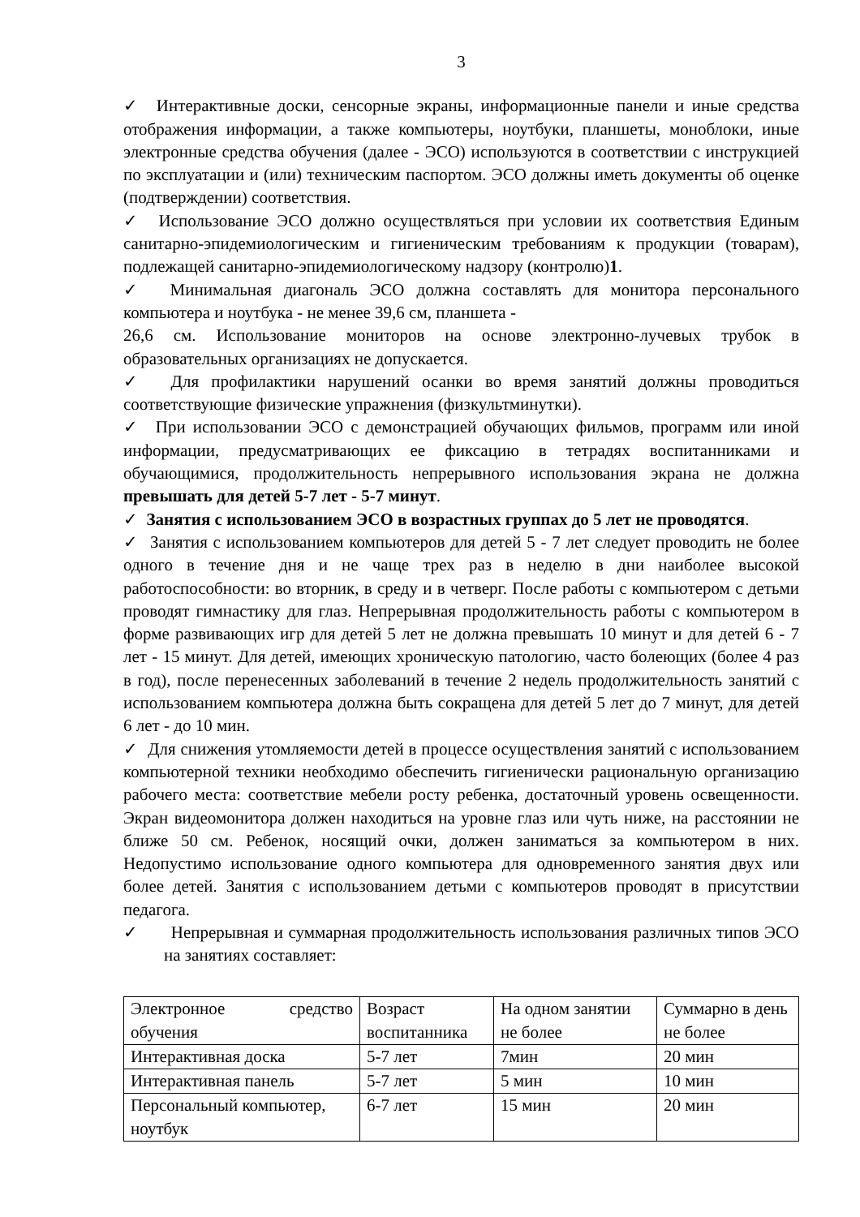3
✓ Интерактивные доски, сенсорные экраны, информационные панели и иные средства отображения информации, а также компьютеры, ноутбуки, планшеты, моноблоки, иные электронные средства обучения (далее - ЭСО) используются в соответствии с инструкцией по эксплуатации и (или) техническим паспортом. ЭСО должны иметь документы об оценке (подтверждении) соответствия.
✓ Использование ЭСО должно осуществляться при условии их соответствия Единым санитарно-эпидемиологическим и гигиеническим требованиям к продукции (товарам), подлежащей санитарно-эпидемиологическому надзору (контролю)1.
✓ Минимальная диагональ ЭСО должна составлять для монитора персонального компьютера и ноутбука - не менее 39,6 см, планшета -
26,6 см. Использование мониторов на основе электронно-лучевых трубок в образовательных организациях не допускается.
✓ Для профилактики нарушений осанки во время занятий должны проводиться соответствующие физические упражнения (физкультминутки).
✓ При использовании ЭСО с демонстрацией обучающих фильмов, программ или иной информации, предусматривающих ее фиксацию в тетрадях воспитанниками и обучающимися, продолжительность непрерывного использования экрана не должна превышать для детей 5-7 лет - 5-7 минут.
✓ Занятия с использованием ЭСО в возрастных группах до 5 лет не проводятся.
✓ Занятия с использованием компьютеров для детей 5 - 7 лет следует проводить не более одного в течение дня и не чаще трех раз в неделю в дни наиболее высокой работоспособности: во вторник, в среду и в четверг. После работы с компьютером с детьми проводят гимнастику для глаз. Непрерывная продолжительность работы с компьютером в форме развивающих игр для детей 5 лет не должна превышать 10 минут и для детей 6 - 7 лет - 15 минут. Для детей, имеющих хроническую патологию, часто болеющих (более 4 раз в год), после перенесенных заболеваний в течение 2 недель продолжительность занятий с использованием компьютера должна быть сокращена для детей 5 лет до 7 минут, для детей 6 лет - до 10 мин.
✓ Для снижения утомляемости детей в процессе осуществления занятий с использованием компьютерной техники необходимо обеспечить гигиенически рациональную организацию рабочего места: соответствие мебели росту ребенка, достаточный уровень освещенности. Экран видеомонитора должен находиться на уровне глаз или чуть ниже, на расстоянии не ближе 50 см. Ребенок, носящий очки, должен заниматься за компьютером в них. Недопустимо использование одного компьютера для одновременного занятия двух или более детей. Занятия с использованием детьми с компьютеров проводят в присутствии педагога.
✓ Непрерывная и суммарная продолжительность использования различных типов ЭСО на занятиях составляет:
| Электронное средство обучения | Возраст воспитанника | На одном занятии не более | Суммарно в день не более |
| Интерактивная доска | 5-7 лет | 7мин | 20 мин |
| Интерактивная панель | 5-7 лет | 5 мин | 10 мин |
| Персональный компьютер, ноутбук | 6-7 лет | 15 мин | 20 мин |